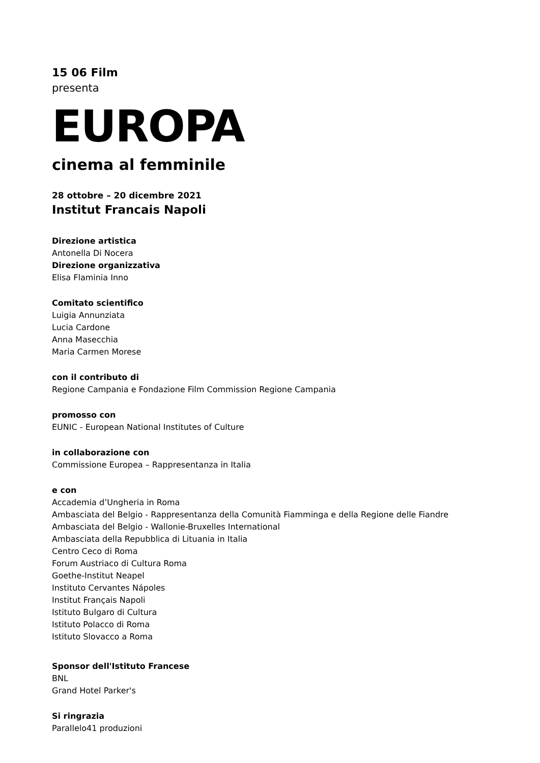15 06 Film
presenta
EUROPA
cinema al femminile
28 ottobre – 20 dicembre 2021
Institut Francais Napoli
Direzione artistica
Antonella Di Nocera
Direzione organizzativa
Elisa Flaminia Inno
Comitato scientifico
Luigia Annunziata
Lucia Cardone
Anna Masecchia
Maria Carmen Morese
con il contributo di
Regione Campania e Fondazione Film Commission Regione Campania
promosso con
EUNIC - European National Institutes of Culture
in collaborazione con
Commissione Europea – Rappresentanza in Italia
e con
Accademia d’Ungheria in Roma
Ambasciata del Belgio - Rappresentanza della Comunità Fiamminga e della Regione delle Fiandre
Ambasciata del Belgio - Wallonie-Bruxelles International
Ambasciata della Repubblica di Lituania in Italia
Centro Ceco di Roma
Forum Austriaco di Cultura Roma
Goethe-Institut Neapel
Instituto Cervantes Nápoles
Institut Français Napoli
Istituto Bulgaro di Cultura
Istituto Polacco di Roma
Istituto Slovacco a Roma
Sponsor dell'Istituto Francese
BNL
Grand Hotel Parker's
Si ringrazia
Parallelo41 produzioni